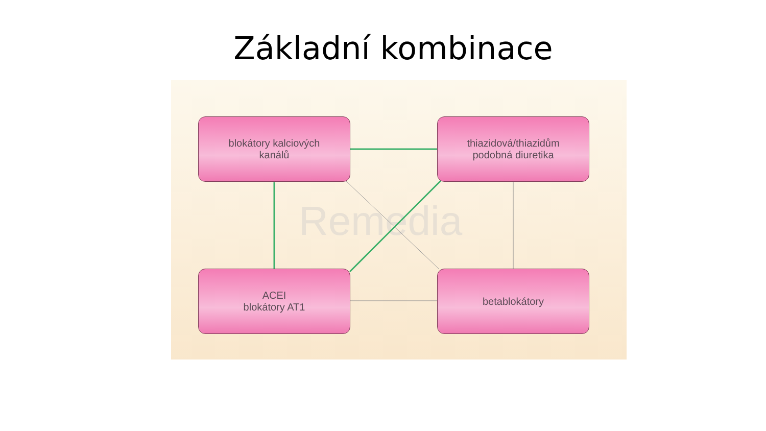Základní kombinace
Remedia
blokátory kalciových
kanálů
thiazidová/thiazidům
podobná diuretika
ACEI
blokátory AT1
betablokátory